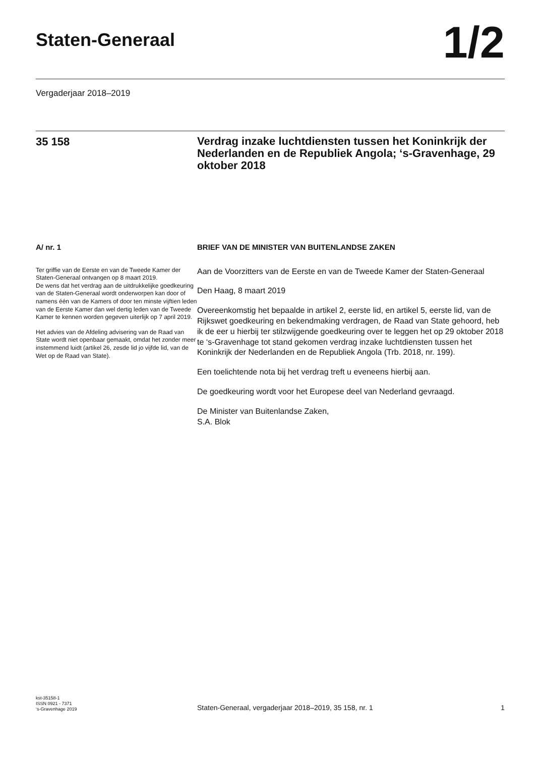Staten-Generaal
1/2
Vergaderjaar 2018–2019
35 158
Verdrag inzake luchtdiensten tussen het Koninkrijk der Nederlanden en de Republiek Angola; ‘s-Gravenhage, 29 oktober 2018
A/ nr. 1
Ter griffie van de Eerste en van de Tweede Kamer der Staten-Generaal ontvangen op 8 maart 2019.
De wens dat het verdrag aan de uitdrukkelijke goedkeuring van de Staten-Generaal wordt onderworpen kan door of namens één van de Kamers of door ten minste vijftien leden van de Eerste Kamer dan wel dertig leden van de Tweede Kamer te kennen worden gegeven uiterlijk op 7 april 2019.
Het advies van de Afdeling advisering van de Raad van State wordt niet openbaar gemaakt, omdat het zonder meer instemmend luidt (artikel 26, zesde lid jo vijfde lid, van de Wet op de Raad van State).
BRIEF VAN DE MINISTER VAN BUITENLANDSE ZAKEN
Aan de Voorzitters van de Eerste en van de Tweede Kamer der Staten-Generaal
Den Haag, 8 maart 2019
Overeenkomstig het bepaalde in artikel 2, eerste lid, en artikel 5, eerste lid, van de Rijkswet goedkeuring en bekendmaking verdragen, de Raad van State gehoord, heb ik de eer u hierbij ter stilzwijgende goedkeuring over te leggen het op 29 oktober 2018 te ‘s-Gravenhage tot stand gekomen verdrag inzake luchtdiensten tussen het Koninkrijk der Nederlanden en de Republiek Angola (Trb. 2018, nr. 199).
Een toelichtende nota bij het verdrag treft u eveneens hierbij aan.
De goedkeuring wordt voor het Europese deel van Nederland gevraagd.
De Minister van Buitenlandse Zaken,
S.A. Blok
kst-35158-1
ISSN 0921 - 7371
‘s-Gravenhage 2019
Staten-Generaal, vergaderjaar 2018–2019, 35 158, nr. 1
1